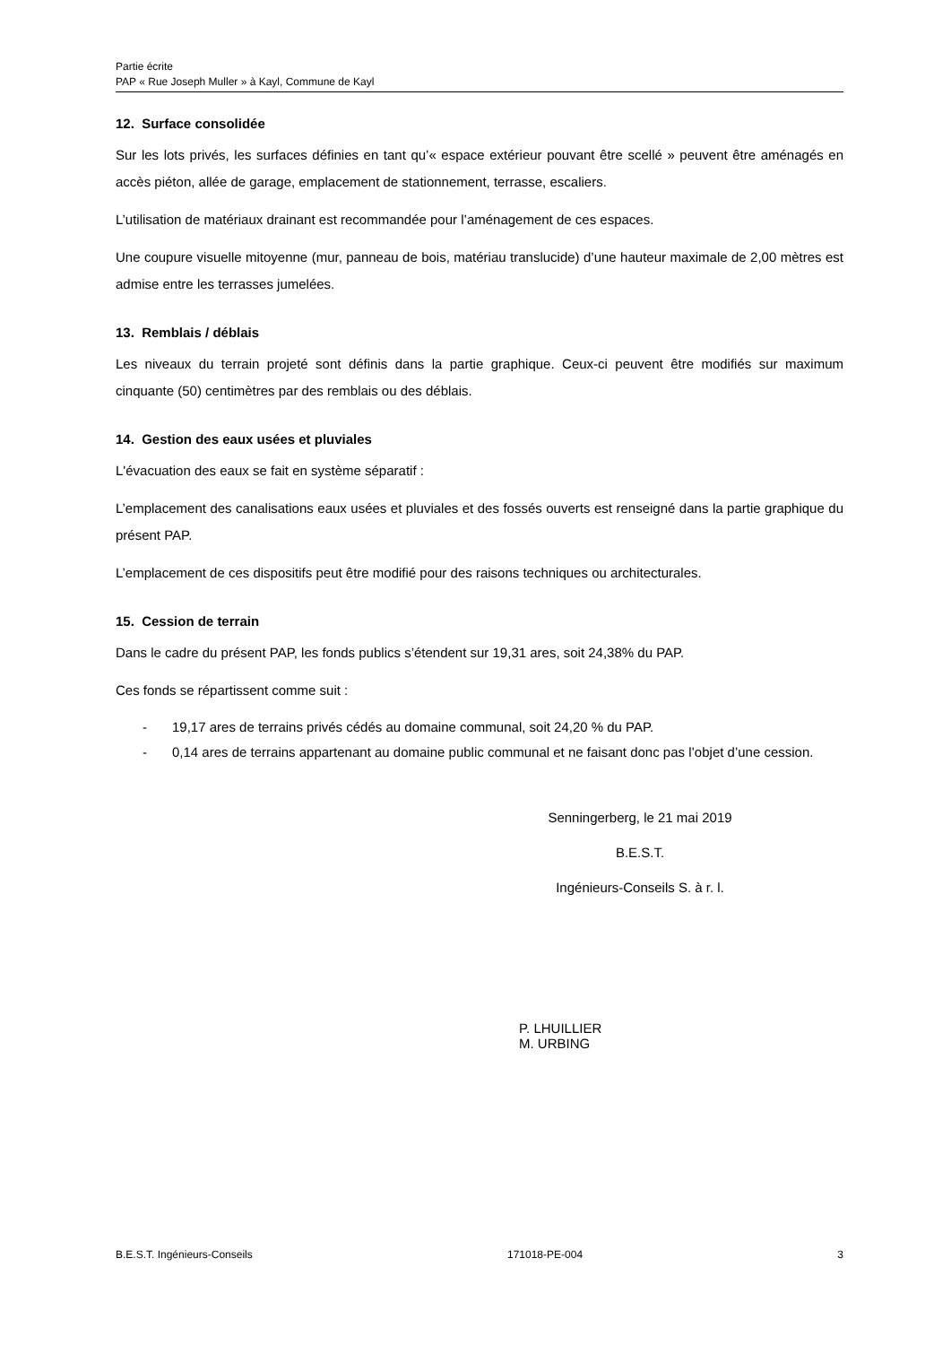Partie écrite
PAP « Rue Joseph Muller » à Kayl, Commune de Kayl
12. Surface consolidée
Sur les lots privés, les surfaces définies en tant qu’« espace extérieur pouvant être scellé » peuvent être aménagés en accès piéton, allée de garage, emplacement de stationnement, terrasse, escaliers.
L’utilisation de matériaux drainant est recommandée pour l’aménagement de ces espaces.
Une coupure visuelle mitoyenne (mur, panneau de bois, matériau translucide) d’une hauteur maximale de 2,00 mètres est admise entre les terrasses jumelées.
13. Remblais / déblais
Les niveaux du terrain projeté sont définis dans la partie graphique. Ceux-ci peuvent être modifiés sur maximum cinquante (50) centimètres par des remblais ou des déblais.
14. Gestion des eaux usées et pluviales
L'évacuation des eaux se fait en système séparatif :
L’emplacement des canalisations eaux usées et pluviales et des fossés ouverts est renseigné dans la partie graphique du présent PAP.
L’emplacement de ces dispositifs peut être modifié pour des raisons techniques ou architecturales.
15. Cession de terrain
Dans le cadre du présent PAP, les fonds publics s’étendent sur 19,31 ares, soit 24,38% du PAP.
Ces fonds se répartissent comme suit :
- 19,17 ares de terrains privés cédés au domaine communal, soit 24,20 % du PAP.
- 0,14 ares de terrains appartenant au domaine public communal et ne faisant donc pas l’objet d’une cession.
Senningerberg, le 21 mai 2019
B.E.S.T.
Ingénieurs-Conseils S. à r. l.
P. LHUILLIER M. URBING
B.E.S.T. Ingénieurs-Conseils 171018-PE-004 3